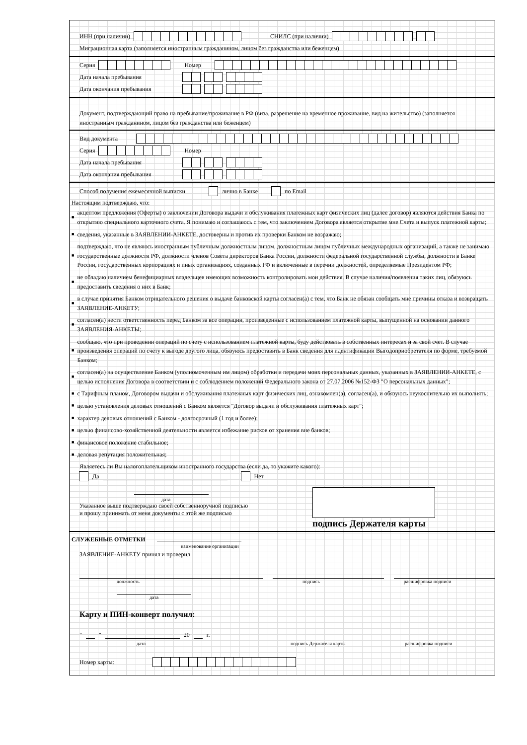ИНН (при наличии) СНИЛС (при наличии)
Миграционная карта (заполняется иностранным гражданином, лицом без гражданства или беженцем)
Серия Номер
Дата начала пребывания
Дата окончания пребывания
Документ, подтверждающий право на пребывание/проживание в РФ (виза, разрешение на временное проживание, вид на жительство) (заполняется иностранным гражданином, лицом без гражданства или беженцем)
Вид документа
Серия Номер
Дата начала пребывания
Дата окончания пребывания
Способ получения ежемесячной выписки лично в Банке по Email
Настоящим подтверждаю, что:
■ акцептом предложения (Оферты) о заключении Договора выдачи и обслуживания платежных карт физических лиц (далее договор) являются действия Банка по открытию специального карточного счета. Я понимаю и соглашаюсь с тем, что заключением Договора является открытие мне Счета и выпуск платежной карты;
■ сведения, указанные в ЗАЯВЛЕНИИ-АНКЕТЕ, достоверны и против их проверки Банком не возражаю;
■ подтверждаю, что не являюсь иностранным публичным должностным лицом, должностным лицом публичных международных организаций, а также не занимаю государственные должности РФ, должности членов Совета директоров Банка России, должности федеральной государственной службы, должности в Банке России, государственных корпорациях и иных организациях, созданных РФ и включенные в перечни должностей, определяемые Президентом РФ;
■ не обладаю наличием бенефициарных владельцев имеющих возможность контролировать мои действия. В случае наличия/появления таких лиц, обязуюсь предоставить сведения о них в Банк;
■ в случае принятия Банком отрицательного решения о выдаче банковской карты согласен(а) с тем, что Банк не обязан сообщать мне причины отказа и возвращать ЗАЯВЛЕНИЕ-АНКЕТУ;
■ согласен(а) нести ответственность перед Банком за все операции, произведенные с использованием платежной карты, выпущенной на основании данного ЗАЯВЛЕНИЯ-АНКЕТЫ;
■ сообщаю, что при проведении операций по счету с использованием платежной карты, буду действовать в собственных интересах и за свой счет. В случае произведения операций по счету к выгоде другого лица, обязуюсь предоставить в Банк сведения для идентификации Выгодоприобретателя по форме, требуемой Банком;
■ согласен(а) на осуществление Банком (уполномоченным им лицом) обработки и передачи моих персональных данных, указанных в ЗАЯВЛЕНИИ-АНКЕТЕ, с целью исполнения Договора в соответствии и с соблюдением положений Федерального закона от 27.07.2006 №152-ФЗ "О персональных данных";
■ с Тарифным планом, Договором выдачи и обслуживания платежных карт физических лиц, ознакомлен(а), согласен(а), и обязуюсь неукоснительно их выполнять;
■ целью установления деловых отношений с Банком является "Договор выдачи и обслуживания платежных карт";
■ характер деловых отношений с Банком - долгосрочный (1 год и более);
■ целью финансово-хозяйственной деятельности является избежание рисков от хранения вне банков;
■ финансовое положение стабильное;
■ деловая репутация положительная;
Являетесь ли Вы налогоплательщиком иностранного государства (если да, то укажите какого):
Да Нет
дата
Указанное выше подтверждаю своей собственноручной подписью
и прошу принимать от меня документы с этой же подписью
подпись Держателя карты
СЛУЖЕБНЫЕ ОТМЕТКИ
наименование организации
ЗАЯВЛЕНИЕ-АНКЕТУ принял и проверил
должность подпись расшифровка подписи
дата
Карту и ПИН-конверт получил:
" " 20 г.
дата подпись Держателя карты расшифровка подписи
Номер карты: